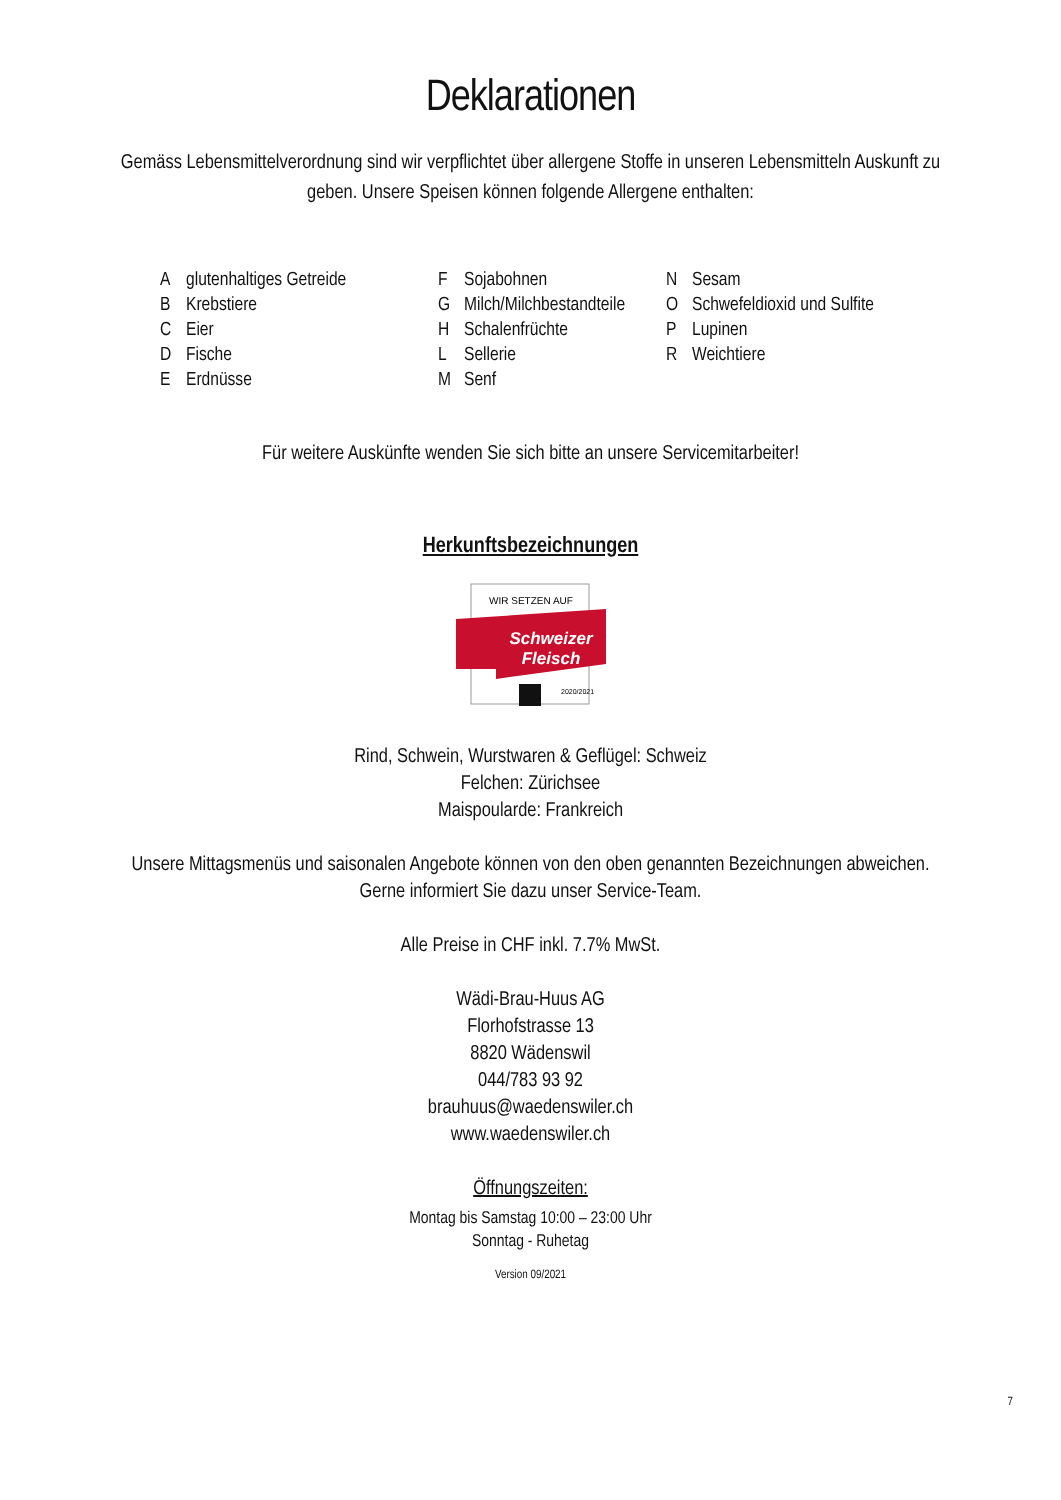Deklarationen
Gemäss Lebensmittelverordnung sind wir verpflichtet über allergene Stoffe in unseren Lebensmitteln Auskunft zu geben. Unsere Speisen können folgende Allergene enthalten:
| A | glutenhaltiges Getreide | F | Sojabohnen | N | Sesam |
| B | Krebstiere | G | Milch/Milchbestandteile | O | Schwefeldioxid und Sulfite |
| C | Eier | H | Schalenfrüchte | P | Lupinen |
| D | Fische | L | Sellerie | R | Weichtiere |
| E | Erdnüsse | M | Senf | | |
Für weitere Auskünfte wenden Sie sich bitte an unsere Servicemitarbeiter!
Herkunftsbezeichnungen
WIR SETZEN AUF
Schweizer
Fleisch
2020/2021
Rind, Schwein, Wurstwaren & Geflügel: Schweiz
Felchen: Zürichsee
Maispoularde: Frankreich
Unsere Mittagsmenüs und saisonalen Angebote können von den oben genannten Bezeichnungen abweichen.
Gerne informiert Sie dazu unser Service-Team.
Alle Preise in CHF inkl. 7.7% MwSt.
Wädi-Brau-Huus AG
Florhofstrasse 13
8820 Wädenswil
044/783 93 92
brauhuus@waedenswiler.ch
www.waedenswiler.ch
Öffnungszeiten:
Montag bis Samstag 10:00 – 23:00 Uhr
Sonntag - Ruhetag
Version 09/2021
7